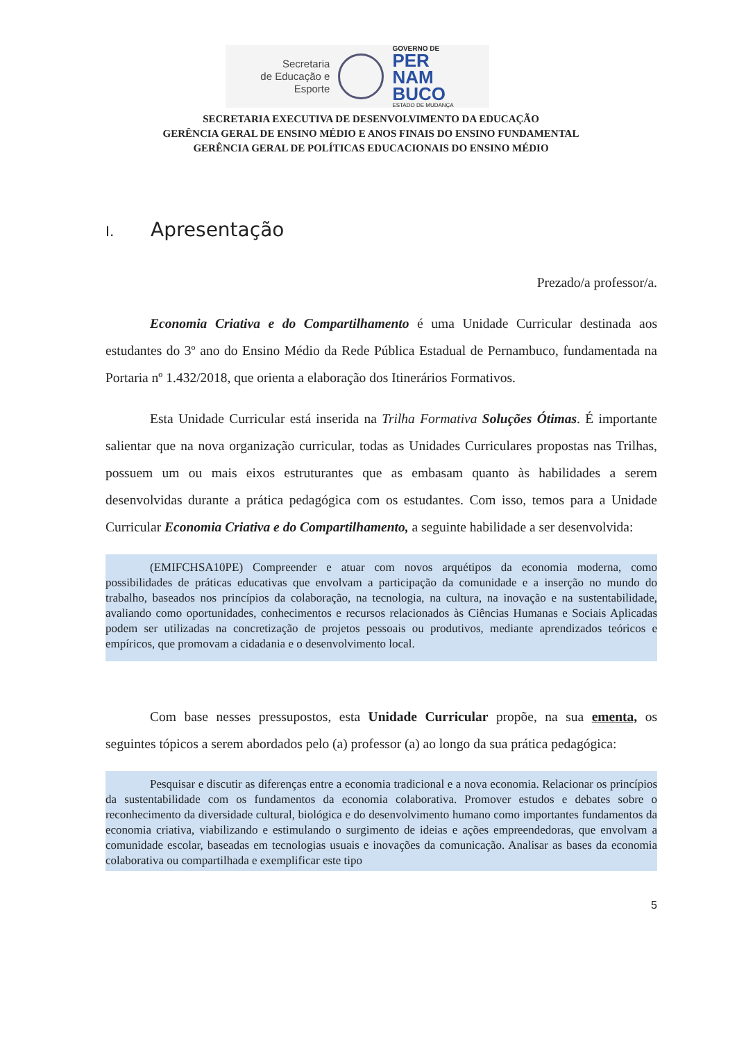Secretaria
de Educação e
Esporte
GOVERNO DE
PER
NAM
BUCO
ESTADO DE MUDANÇA
SECRETARIA EXECUTIVA DE DESENVOLVIMENTO DA EDUCAÇÃO
GERÊNCIA GERAL DE ENSINO MÉDIO E ANOS FINAIS DO ENSINO FUNDAMENTAL
GERÊNCIA GERAL DE POLÍTICAS EDUCACIONAIS DO ENSINO MÉDIO
I. Apresentação
Prezado/a professor/a.
Economia Criativa e do Compartilhamento é uma Unidade Curricular destinada aos estudantes do 3º ano do Ensino Médio da Rede Pública Estadual de Pernambuco, fundamentada na Portaria nº 1.432/2018, que orienta a elaboração dos Itinerários Formativos.
Esta Unidade Curricular está inserida na Trilha Formativa Soluções Ótimas. É importante salientar que na nova organização curricular, todas as Unidades Curriculares propostas nas Trilhas, possuem um ou mais eixos estruturantes que as embasam quanto às habilidades a serem desenvolvidas durante a prática pedagógica com os estudantes. Com isso, temos para a Unidade Curricular Economia Criativa e do Compartilhamento, a seguinte habilidade a ser desenvolvida:
(EMIFCHSA10PE) Compreender e atuar com novos arquétipos da economia moderna, como possibilidades de práticas educativas que envolvam a participação da comunidade e a inserção no mundo do trabalho, baseados nos princípios da colaboração, na tecnologia, na cultura, na inovação e na sustentabilidade, avaliando como oportunidades, conhecimentos e recursos relacionados às Ciências Humanas e Sociais Aplicadas podem ser utilizadas na concretização de projetos pessoais ou produtivos, mediante aprendizados teóricos e empíricos, que promovam a cidadania e o desenvolvimento local.
Com base nesses pressupostos, esta Unidade Curricular propõe, na sua ementa, os seguintes tópicos a serem abordados pelo (a) professor (a) ao longo da sua prática pedagógica:
Pesquisar e discutir as diferenças entre a economia tradicional e a nova economia. Relacionar os princípios da sustentabilidade com os fundamentos da economia colaborativa. Promover estudos e debates sobre o reconhecimento da diversidade cultural, biológica e do desenvolvimento humano como importantes fundamentos da economia criativa, viabilizando e estimulando o surgimento de ideias e ações empreendedoras, que envolvam a comunidade escolar, baseadas em tecnologias usuais e inovações da comunicação. Analisar as bases da economia colaborativa ou compartilhada e exemplificar este tipo
5